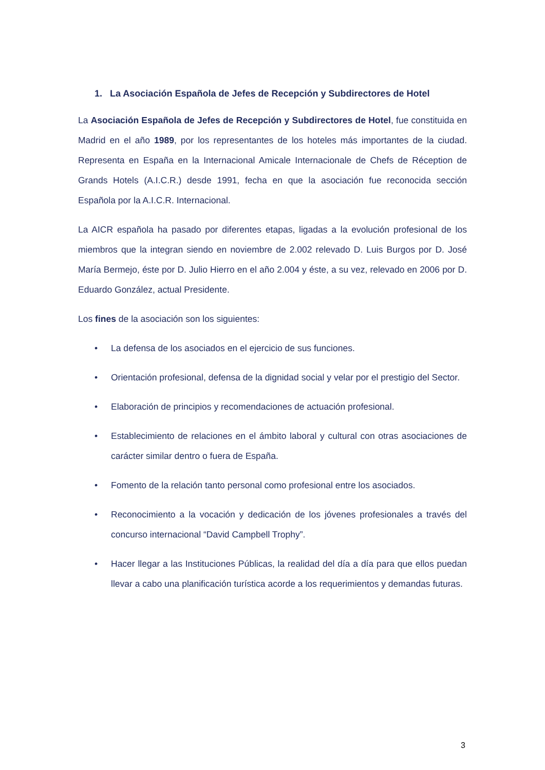1. La Asociación Española de Jefes de Recepción y Subdirectores de Hotel
La Asociación Española de Jefes de Recepción y Subdirectores de Hotel, fue constituida en Madrid en el año 1989, por los representantes de los hoteles más importantes de la ciudad. Representa en España en la Internacional Amicale Internacionale de Chefs de Réception de Grands Hotels (A.I.C.R.) desde 1991, fecha en que la asociación fue reconocida sección Española por la A.I.C.R. Internacional.
La AICR española ha pasado por diferentes etapas, ligadas a la evolución profesional de los miembros que la integran siendo en noviembre de 2.002 relevado D. Luis Burgos por D. José María Bermejo, éste por D. Julio Hierro en el año 2.004 y éste, a su vez, relevado en 2006 por D. Eduardo González, actual Presidente.
Los fines de la asociación son los siguientes:
• La defensa de los asociados en el ejercicio de sus funciones.
• Orientación profesional, defensa de la dignidad social y velar por el prestigio del Sector.
• Elaboración de principios y recomendaciones de actuación profesional.
• Establecimiento de relaciones en el ámbito laboral y cultural con otras asociaciones de carácter similar dentro o fuera de España.
• Fomento de la relación tanto personal como profesional entre los asociados.
• Reconocimiento a la vocación y dedicación de los jóvenes profesionales a través del concurso internacional “David Campbell Trophy”.
• Hacer llegar a las Instituciones Públicas, la realidad del día a día para que ellos puedan llevar a cabo una planificación turística acorde a los requerimientos y demandas futuras.
3